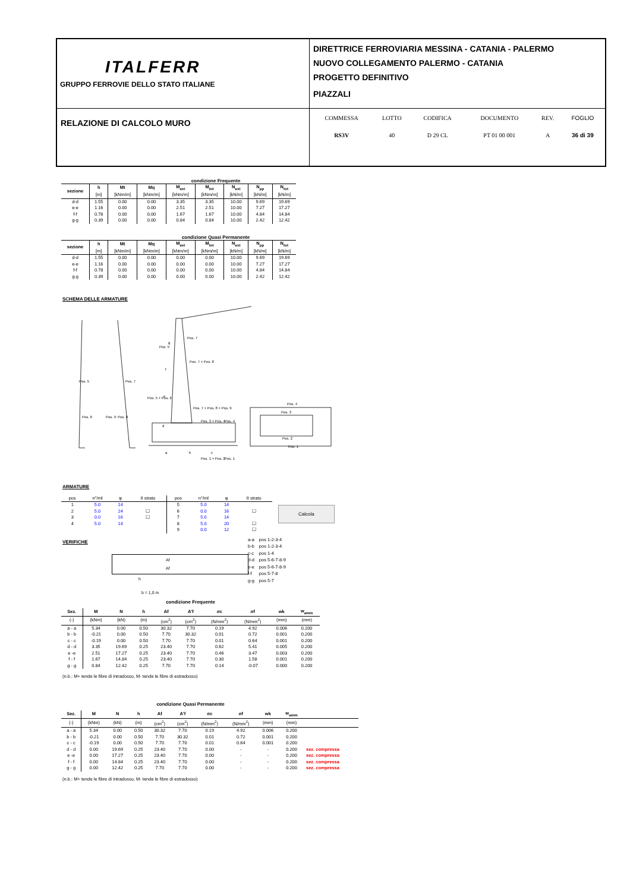| ITALFERR GRUPPO FERROVIE DELLO STATO ITALIANE | DIRETTRICE FERROVIARIA MESSINA - CATANIA - PALERMO NUOVO COLLEGAMENTO PALERMO - CATANIA PROGETTO DEFINITIVO PIAZZALI |
| RELAZIONE DI CALCOLO MURO | / COMMESSA / LOTTO / CODIFICA / DOCUMENTO / REV. / FOGLIO / / RS3V / 40 / D 29 CL / PT 01 00 001 / A / 36 di 39 / |
condizione Frequente
| sezione | h | Mt | Mq | M<sub>ext</sub> | M<sub>tot</sub> | N<sub>ext</sub> | N<sub>pp</sub> | N<sub>tot</sub> |
| --- | --- | --- | --- | --- | --- | --- | --- | --- |
| | [m] | [kNm/m] | [kNm/m] | [kNm/m] | [kNm/m] | [kN/m] | [kN/m] | [kN/m] |
| d-d | 1.55 | 0.00 | 0.00 | 3.35 | 3.35 | 10.00 | 9.69 | 19.69 |
| e-e | 1.16 | 0.00 | 0.00 | 2.51 | 2.51 | 10.00 | 7.27 | 17.27 |
| f-f | 0.78 | 0.00 | 0.00 | 1.67 | 1.67 | 10.00 | 4.84 | 14.84 |
| g-g | 0.39 | 0.00 | 0.00 | 0.84 | 0.84 | 10.00 | 2.42 | 12.42 |
condizione Quasi Permanente
| sezione | h | Mt | Mq | M<sub>ext</sub> | M<sub>tot</sub> | N<sub>ext</sub> | N<sub>pp</sub> | N<sub>tot</sub> |
| --- | --- | --- | --- | --- | --- | --- | --- | --- |
| | [m] | [kNm/m] | [kNm/m] | [kNm/m] | [kNm/m] | [kN/m] | [kN/m] | [kN/m] |
| d-d | 1.55 | 0.00 | 0.00 | 0.00 | 0.00 | 10.00 | 9.69 | 19.69 |
| e-e | 1.16 | 0.00 | 0.00 | 0.00 | 0.00 | 10.00 | 7.27 | 17.27 |
| f-f | 0.78 | 0.00 | 0.00 | 0.00 | 0.00 | 10.00 | 4.84 | 14.84 |
| g-g | 0.39 | 0.00 | 0.00 | 0.00 | 0.00 | 10.00 | 2.42 | 12.42 |
SCHEMA DELLE ARMATURE
g
f
e
d
a
b
c
Pos. 7
Pos. 5
Pos. 7 + Pos. 8
Pos. 5 + Pos. 6
Pos. 7 + Pos. 8 + Pos. 9
Pos. 3 + Pos. 4
Pos. 4
Pos. 1 + Pos. 2
Pos. 1
Pos. 4
Pos. 3
Pos. 2
Pos. 1
Pos. 5
Pos. 6
Pos. 9
Pos. 8
Pos. 7
ARMATURE
| pos | n°/ml | φ | II strato | pos | n°/ml | φ | II strato |
| 1 | 5.0 | 14 | | 5 | 5.0 | 14 | |
| 2 | 5.0 | 24 | ☐ | 6 | 0.0 | 16 | ☐ |
| 3 | 0.0 | 16 | ☐ | 7 | 5.0 | 14 | |
| 4 | 5.0 | 14 | | 8 | 5.0 | 20 | ☐ |
| | | | | 9 | 0.0 | 12 | ☐ |
Calcola
VERIFICHE
Af
Af
h
b = 1,0 m
| a-a | pos 1-2-3-4 |
| b-b | pos 1-2-3-4 |
| c-c | pos 1-4 |
| d-d | pos 5-6-7-8-9 |
| e-e | pos 5-6-7-8-9 |
| f-f | pos 5-7-8 |
| g-g | pos 5-7 |
condizione Frequente
| Sez. | M | N | h | Af | A'f | σc | σf | wk | w<sub>amm</sub> |
| --- | --- | --- | --- | --- | --- | --- | --- | --- | --- |
| (-) | (kNm) | (kN) | (m) | (cm<sup>2</sup>) | (cm<sup>2</sup>) | (N/mm<sup>2</sup>) | (N/mm<sup>2</sup>) | (mm) | (mm) |
| a - a | 5.34 | 0.00 | 0.50 | 30.32 | 7.70 | 0.19 | 4.92 | 0.006 | 0.200 |
| b - b | -0.21 | 0.00 | 0.50 | 7.70 | 30.32 | 0.01 | 0.72 | 0.001 | 0.200 |
| c - c | -0.19 | 0.00 | 0.50 | 7.70 | 7.70 | 0.01 | 0.64 | 0.001 | 0.200 |
| d - d | 3.35 | 19.69 | 0.25 | 23.40 | 7.70 | 0.62 | 5.41 | 0.005 | 0.200 |
| e -e | 2.51 | 17.27 | 0.25 | 23.40 | 7.70 | 0.46 | 3.47 | 0.003 | 0.200 |
| f - f | 1.67 | 14.84 | 0.25 | 23.40 | 7.70 | 0.30 | 1.58 | 0.001 | 0.200 |
| g - g | 0.84 | 12.42 | 0.25 | 7.70 | 7.70 | 0.14 | -0.07 | 0.000 | 0.200 |
(n.b.: M+ tende le fibre di intradosso, M- tende le fibre di estradosso)
condizione Quasi Permanente
| Sez. | M | N | h | Af | A'f | σc | σf | wk | w<sub>amm</sub> | |
| --- | --- | --- | --- | --- | --- | --- | --- | --- | --- | --- |
| (-) | (kNm) | (kN) | (m) | (cm<sup>2</sup>) | (cm<sup>2</sup>) | (N/mm<sup>2</sup>) | (N/mm<sup>2</sup>) | (mm) | (mm) | |
| a - a | 5.34 | 0.00 | 0.50 | 30.32 | 7.70 | 0.19 | 4.92 | 0.006 | 0.200 | |
| b - b | -0.21 | 0.00 | 0.50 | 7.70 | 30.32 | 0.01 | 0.72 | 0.001 | 0.200 | |
| c - c | -0.19 | 0.00 | 0.50 | 7.70 | 7.70 | 0.01 | 0.64 | 0.001 | 0.200 | |
| d - d | 0.00 | 19.69 | 0.25 | 23.40 | 7.70 | 0.00 | - | - | 0.200 | sez. compressa |
| e -e | 0.00 | 17.27 | 0.25 | 23.40 | 7.70 | 0.00 | - | - | 0.200 | sez. compressa |
| f - f | 0.00 | 14.84 | 0.25 | 23.40 | 7.70 | 0.00 | - | - | 0.200 | sez. compressa |
| g - g | 0.00 | 12.42 | 0.25 | 7.70 | 7.70 | 0.00 | - | - | 0.200 | sez. compressa |
(n.b.: M+ tende le fibre di intradosso, M- tende le fibre di estradosso)